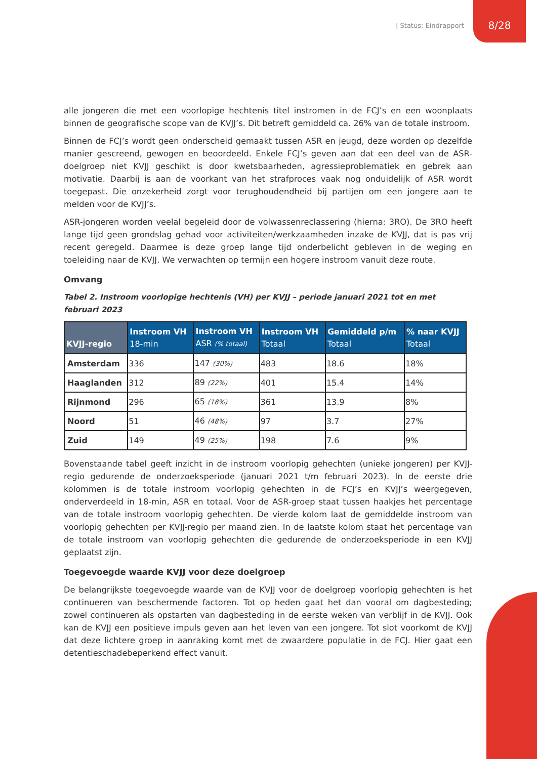| Status: Eindrapport 8/28
alle jongeren die met een voorlopige hechtenis titel instromen in de FCJ’s en een woonplaats binnen de geografische scope van de KVJJ’s. Dit betreft gemiddeld ca. 26% van de totale instroom.
Binnen de FCJ’s wordt geen onderscheid gemaakt tussen ASR en jeugd, deze worden op dezelfde manier gescreend, gewogen en beoordeeld. Enkele FCJ’s geven aan dat een deel van de ASR-doelgroep niet KVJJ geschikt is door kwetsbaarheden, agressieproblematiek en gebrek aan motivatie. Daarbij is aan de voorkant van het strafproces vaak nog onduidelijk of ASR wordt toegepast. Die onzekerheid zorgt voor terughoudendheid bij partijen om een jongere aan te melden voor de KVJJ’s.
ASR-jongeren worden veelal begeleid door de volwassenreclassering (hierna: 3RO). De 3RO heeft lange tijd geen grondslag gehad voor activiteiten/werkzaamheden inzake de KVJJ, dat is pas vrij recent geregeld. Daarmee is deze groep lange tijd onderbelicht gebleven in de weging en toeleiding naar de KVJJ. We verwachten op termijn een hogere instroom vanuit deze route.
Omvang
Tabel 2. Instroom voorlopige hechtenis (VH) per KVJJ – periode januari 2021 tot en met februari 2023
| KVJJ-regio | Instroom VH 18-min | Instroom VH ASR (% totaal) | Instroom VH Totaal | Gemiddeld p/m Totaal | % naar KVJJ Totaal |
| --- | --- | --- | --- | --- | --- |
| Amsterdam | 336 | 147 (30%) | 483 | 18.6 | 18% |
| Haaglanden | 312 | 89 (22%) | 401 | 15.4 | 14% |
| Rijnmond | 296 | 65 (18%) | 361 | 13.9 | 8% |
| Noord | 51 | 46 (48%) | 97 | 3.7 | 27% |
| Zuid | 149 | 49 (25%) | 198 | 7.6 | 9% |
Bovenstaande tabel geeft inzicht in de instroom voorlopig gehechten (unieke jongeren) per KVJJ-regio gedurende de onderzoeksperiode (januari 2021 t/m februari 2023). In de eerste drie kolommen is de totale instroom voorlopig gehechten in de FCJ’s en KVJJ’s weergegeven, onderverdeeld in 18-min, ASR en totaal. Voor de ASR-groep staat tussen haakjes het percentage van de totale instroom voorlopig gehechten. De vierde kolom laat de gemiddelde instroom van voorlopig gehechten per KVJJ-regio per maand zien. In de laatste kolom staat het percentage van de totale instroom van voorlopig gehechten die gedurende de onderzoeksperiode in een KVJJ geplaatst zijn.
Toegevoegde waarde KVJJ voor deze doelgroep
De belangrijkste toegevoegde waarde van de KVJJ voor de doelgroep voorlopig gehechten is het continueren van beschermende factoren. Tot op heden gaat het dan vooral om dagbesteding; zowel continueren als opstarten van dagbesteding in de eerste weken van verblijf in de KVJJ. Ook kan de KVJJ een positieve impuls geven aan het leven van een jongere. Tot slot voorkomt de KVJJ dat deze lichtere groep in aanraking komt met de zwaardere populatie in de FCJ. Hier gaat een detentieschadebeperkend effect vanuit.